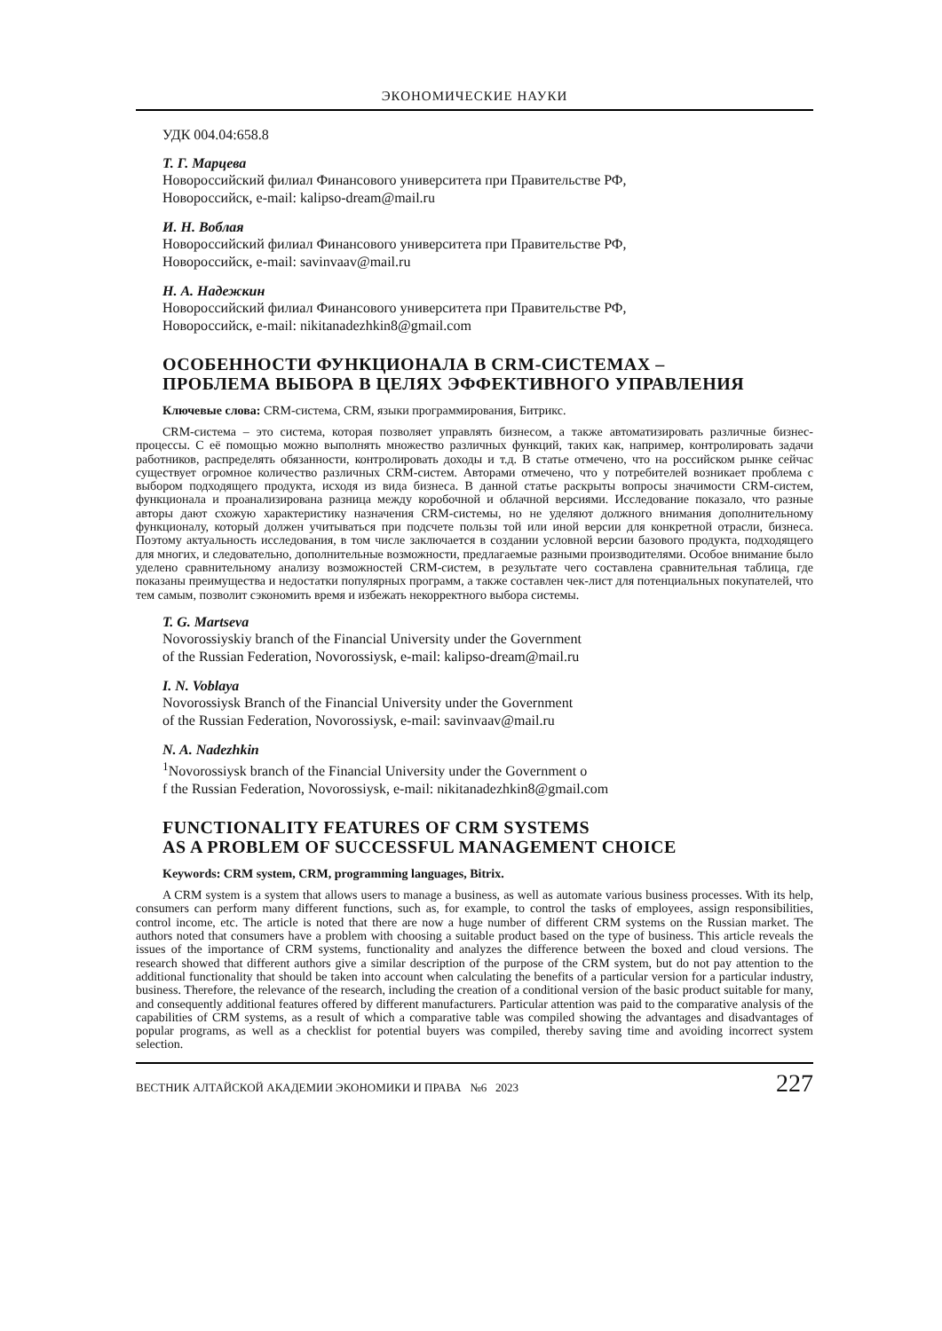ЭКОНОМИЧЕСКИЕ НАУКИ
УДК 004.04:658.8
Т. Г. Марцева
Новороссийский филиал Финансового университета при Правительстве РФ,
Новороссийск, e-mail: kalipso-dream@mail.ru
И. Н. Воблая
Новороссийский филиал Финансового университета при Правительстве РФ,
Новороссийск, e-mail: savinvaav@mail.ru
Н. А. Надежкин
Новороссийский филиал Финансового университета при Правительстве РФ,
Новороссийск, e-mail: nikitanadezhkin8@gmail.com
ОСОБЕННОСТИ ФУНКЦИОНАЛА В CRM-СИСТЕМАХ –
ПРОБЛЕМА ВЫБОРА В ЦЕЛЯХ ЭФФЕКТИВНОГО УПРАВЛЕНИЯ
Ключевые слова: CRM-система, CRM, языки программирования, Битрикс.
CRM-система – это система, которая позволяет управлять бизнесом, а также автоматизировать различные бизнес-процессы. С её помощью можно выполнять множество различных функций, таких как, например, контролировать задачи работников, распределять обязанности, контролировать доходы и т.д. В статье отмечено, что на российском рынке сейчас существует огромное количество различных CRM-систем. Авторами отмечено, что у потребителей возникает проблема с выбором подходящего продукта, исходя из вида бизнеса. В данной статье раскрыты вопросы значимости CRM-систем, функционала и проанализирована разница между коробочной и облачной версиями. Исследование показало, что разные авторы дают схожую характеристику назначения CRM-системы, но не уделяют должного внимания дополнительному функционалу, который должен учитываться при подсчете пользы той или иной версии для конкретной отрасли, бизнеса. Поэтому актуальность исследования, в том числе заключается в создании условной версии базового продукта, подходящего для многих, и следовательно, дополнительные возможности, предлагаемые разными производителями. Особое внимание было уделено сравнительному анализу возможностей CRM-систем, в результате чего составлена сравнительная таблица, где показаны преимущества и недостатки популярных программ, а также составлен чек-лист для потенциальных покупателей, что тем самым, позволит сэкономить время и избежать некорректного выбора системы.
T. G. Martseva
Novorossiyskiy branch of the Financial University under the Government
of the Russian Federation, Novorossiysk, e-mail: kalipso-dream@mail.ru
I. N. Voblaya
Novorossiysk Branch of the Financial University under the Government
of the Russian Federation, Novorossiysk, e-mail: savinvaav@mail.ru
N. A. Nadezhkin
<sup>1</sup> Novorossiysk branch of the Financial University under the Government o
f the Russian Federation, Novorossiysk, e-mail: nikitanadezhkin8@gmail.com
FUNCTIONALITY FEATURES OF CRM SYSTEMS
AS A PROBLEM OF SUCCESSFUL MANAGEMENT CHOICE
Keywords: CRM system, CRM, programming languages, Bitrix.
A CRM system is a system that allows users to manage a business, as well as automate various business processes. With its help, consumers can perform many different functions, such as, for example, to control the tasks of employees, assign responsibilities, control income, etc. The article is noted that there are now a huge number of different CRM systems on the Russian market. The authors noted that consumers have a problem with choosing a suitable product based on the type of business. This article reveals the issues of the importance of CRM systems, functionality and analyzes the difference between the boxed and cloud versions. The research showed that different authors give a similar description of the purpose of the CRM system, but do not pay attention to the additional functionality that should be taken into account when calculating the benefits of a particular version for a particular industry, business. Therefore, the relevance of the research, including the creation of a conditional version of the basic product suitable for many, and consequently additional features offered by different manufacturers. Particular attention was paid to the comparative analysis of the capabilities of CRM systems, as a result of which a comparative table was compiled showing the advantages and disadvantages of popular programs, as well as a checklist for potential buyers was compiled, thereby saving time and avoiding incorrect system selection.
ВЕСТНИК АЛТАЙСКОЙ АКАДЕМИИ ЭКОНОМИКИ И ПРАВА №6 2023 227